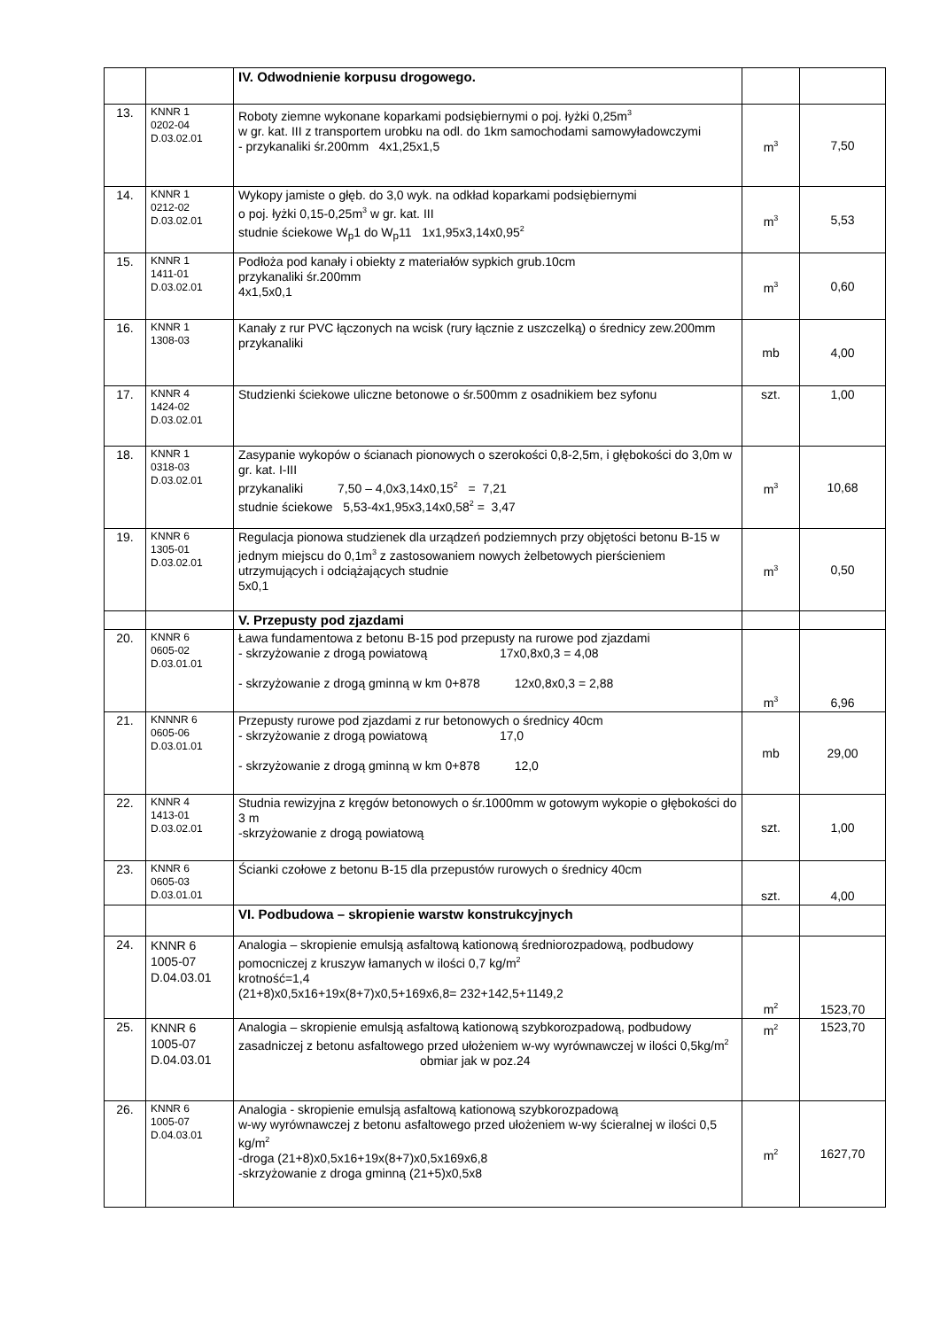| | | IV. Odwodnienie korpusu drogowego. | | |
| 13. | KNNR 1 0202-04 D.03.02.01 | Roboty ziemne wykonane koparkami podsiębiernymi o poj. łyżki 0,25m<sup>3</sup> w gr. kat. III z transportem urobku na odl. do 1km samochodami samowyładowczymi - przykanaliki śr.200mm 4x1,25x1,5 | m<sup>3</sup> | 7,50 |
| 14. | KNNR 1 0212-02 D.03.02.01 | Wykopy jamiste o głęb. do 3,0 wyk. na odkład koparkami podsiębiernymi o poj. łyżki 0,15-0,25m<sup>3</sup> w gr. kat. III studnie ściekowe W<sub>p</sub>1 do W<sub>p</sub>11 1x1,95x3,14x0,95<sup>2</sup> | m<sup>3</sup> | 5,53 |
| 15. | KNNR 1 1411-01 D.03.02.01 | Podłoża pod kanały i obiekty z materiałów sypkich grub.10cm przykanaliki śr.200mm 4x1,5x0,1 | m<sup>3</sup> | 0,60 |
| 16. | KNNR 1 1308-03 | Kanały z rur PVC łączonych na wcisk (rury łącznie z uszczelką) o średnicy zew.200mm przykanaliki | mb | 4,00 |
| 17. | KNNR 4 1424-02 D.03.02.01 | Studzienki ściekowe uliczne betonowe o śr.500mm z osadnikiem bez syfonu | szt. | 1,00 |
| 18. | KNNR 1 0318-03 D.03.02.01 | Zasypanie wykopów o ścianach pionowych o szerokości 0,8-2,5m, i głębokości do 3,0m w gr. kat. I-III przykanaliki 7,50 – 4,0x3,14x0,15<sup>2</sup> = 7,21 studnie ściekowe 5,53-4x1,95x3,14x0,58<sup>2</sup> = 3,47 | m<sup>3</sup> | 10,68 |
| 19. | KNNR 6 1305-01 D.03.02.01 | Regulacja pionowa studzienek dla urządzeń podziemnych przy objętości betonu B-15 w jednym miejscu do 0,1m<sup>3</sup> z zastosowaniem nowych żelbetowych pierścieniem utrzymujących i odciążających studnie 5x0,1 | m<sup>3</sup> | 0,50 |
| | | V. Przepusty pod zjazdami | | |
| 20. | KNNR 6 0605-02 D.03.01.01 | Ława fundamentowa z betonu B-15 pod przepusty na rurowe pod zjazdami - skrzyżowanie z drogą powiatową 17x0,8x0,3 = 4,08 - skrzyżowanie z drogą gminną w km 0+878 12x0,8x0,3 = 2,88 | m<sup>3</sup> | 6,96 |
| 21. | KNNNR 6 0605-06 D.03.01.01 | Przepusty rurowe pod zjazdami z rur betonowych o średnicy 40cm - skrzyżowanie z drogą powiatową 17,0 - skrzyżowanie z drogą gminną w km 0+878 12,0 | mb | 29,00 |
| 22. | KNNR 4 1413-01 D.03.02.01 | Studnia rewizyjna z kręgów betonowych o śr.1000mm w gotowym wykopie o głębokości do 3 m -skrzyżowanie z drogą powiatową | szt. | 1,00 |
| 23. | KNNR 6 0605-03 D.03.01.01 | Ścianki czołowe z betonu B-15 dla przepustów rurowych o średnicy 40cm | szt. | 4,00 |
| | | VI. Podbudowa – skropienie warstw konstrukcyjnych | | |
| 24. | KNNR 6 1005-07 D.04.03.01 | Analogia – skropienie emulsją asfaltową kationową średniorozpadową, podbudowy pomocniczej z kruszyw łamanych w ilości 0,7 kg/m<sup>2</sup> krotność=1,4 (21+8)x0,5x16+19x(8+7)x0,5+169x6,8= 232+142,5+1149,2 | m<sup>2</sup> | 1523,70 |
| 25. | KNNR 6 1005-07 D.04.03.01 | Analogia – skropienie emulsją asfaltową kationową szybkorozpadową, podbudowy zasadniczej z betonu asfaltowego przed ułożeniem w-wy wyrównawczej w ilości 0,5kg/m<sup>2</sup> obmiar jak w poz.24 | m<sup>2</sup> | 1523,70 |
| 26. | KNNR 6 1005-07 D.04.03.01 | Analogia - skropienie emulsją asfaltową kationową szybkorozpadową w-wy wyrównawczej z betonu asfaltowego przed ułożeniem w-wy ścieralnej w ilości 0,5 kg/m<sup>2</sup> -droga (21+8)x0,5x16+19x(8+7)x0,5x169x6,8 -skrzyżowanie z droga gminną (21+5)x0,5x8 | m<sup>2</sup> | 1627,70 |